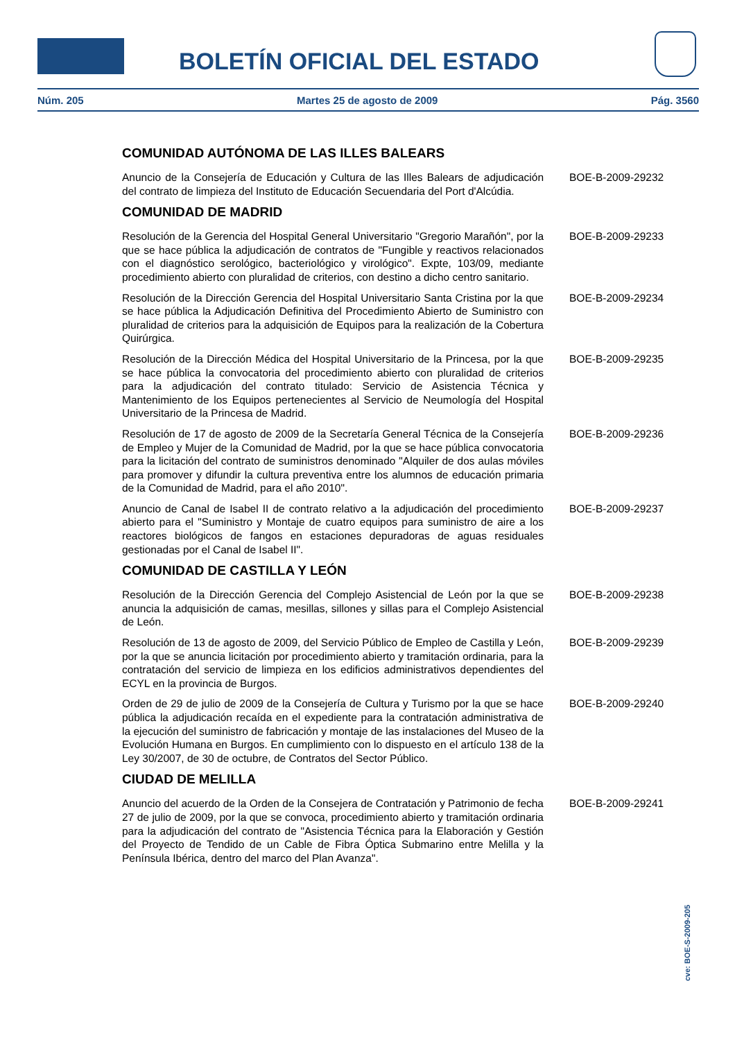BOLETÍN OFICIAL DEL ESTADO
Núm. 205 Martes 25 de agosto de 2009 Pág. 3560
COMUNIDAD AUTÓNOMA DE LAS ILLES BALEARS
Anuncio de la Consejería de Educación y Cultura de las Illes Balears de adjudicación del contrato de limpieza del Instituto de Educación Secuendaria del Port d'Alcúdia.
BOE-B-2009-29232
COMUNIDAD DE MADRID
Resolución de la Gerencia del Hospital General Universitario "Gregorio Marañón", por la que se hace pública la adjudicación de contratos de "Fungible y reactivos relacionados con el diagnóstico serológico, bacteriológico y virológico". Expte, 103/09, mediante procedimiento abierto con pluralidad de criterios, con destino a dicho centro sanitario.
BOE-B-2009-29233
Resolución de la Dirección Gerencia del Hospital Universitario Santa Cristina por la que se hace pública la Adjudicación Definitiva del Procedimiento Abierto de Suministro con pluralidad de criterios para la adquisición de Equipos para la realización de la Cobertura Quirúrgica.
BOE-B-2009-29234
Resolución de la Dirección Médica del Hospital Universitario de la Princesa, por la que se hace pública la convocatoria del procedimiento abierto con pluralidad de criterios para la adjudicación del contrato titulado: Servicio de Asistencia Técnica y Mantenimiento de los Equipos pertenecientes al Servicio de Neumología del Hospital Universitario de la Princesa de Madrid.
BOE-B-2009-29235
Resolución de 17 de agosto de 2009 de la Secretaría General Técnica de la Consejería de Empleo y Mujer de la Comunidad de Madrid, por la que se hace pública convocatoria para la licitación del contrato de suministros denominado "Alquiler de dos aulas móviles para promover y difundir la cultura preventiva entre los alumnos de educación primaria de la Comunidad de Madrid, para el año 2010".
BOE-B-2009-29236
Anuncio de Canal de Isabel II de contrato relativo a la adjudicación del procedimiento abierto para el "Suministro y Montaje de cuatro equipos para suministro de aire a los reactores biológicos de fangos en estaciones depuradoras de aguas residuales gestionadas por el Canal de Isabel II".
BOE-B-2009-29237
COMUNIDAD DE CASTILLA Y LEÓN
Resolución de la Dirección Gerencia del Complejo Asistencial de León por la que se anuncia la adquisición de camas, mesillas, sillones y sillas para el Complejo Asistencial de León.
BOE-B-2009-29238
Resolución de 13 de agosto de 2009, del Servicio Público de Empleo de Castilla y León, por la que se anuncia licitación por procedimiento abierto y tramitación ordinaria, para la contratación del servicio de limpieza en los edificios administrativos dependientes del ECYL en la provincia de Burgos.
BOE-B-2009-29239
Orden de 29 de julio de 2009 de la Consejería de Cultura y Turismo por la que se hace pública la adjudicación recaída en el expediente para la contratación administrativa de la ejecución del suministro de fabricación y montaje de las instalaciones del Museo de la Evolución Humana en Burgos. En cumplimiento con lo dispuesto en el artículo 138 de la Ley 30/2007, de 30 de octubre, de Contratos del Sector Público.
BOE-B-2009-29240
CIUDAD DE MELILLA
Anuncio del acuerdo de la Orden de la Consejera de Contratación y Patrimonio de fecha 27 de julio de 2009, por la que se convoca, procedimiento abierto y tramitación ordinaria para la adjudicación del contrato de "Asistencia Técnica para la Elaboración y Gestión del Proyecto de Tendido de un Cable de Fibra Óptica Submarino entre Melilla y la Península Ibérica, dentro del marco del Plan Avanza".
BOE-B-2009-29241
cve: BOE-S-2009-205